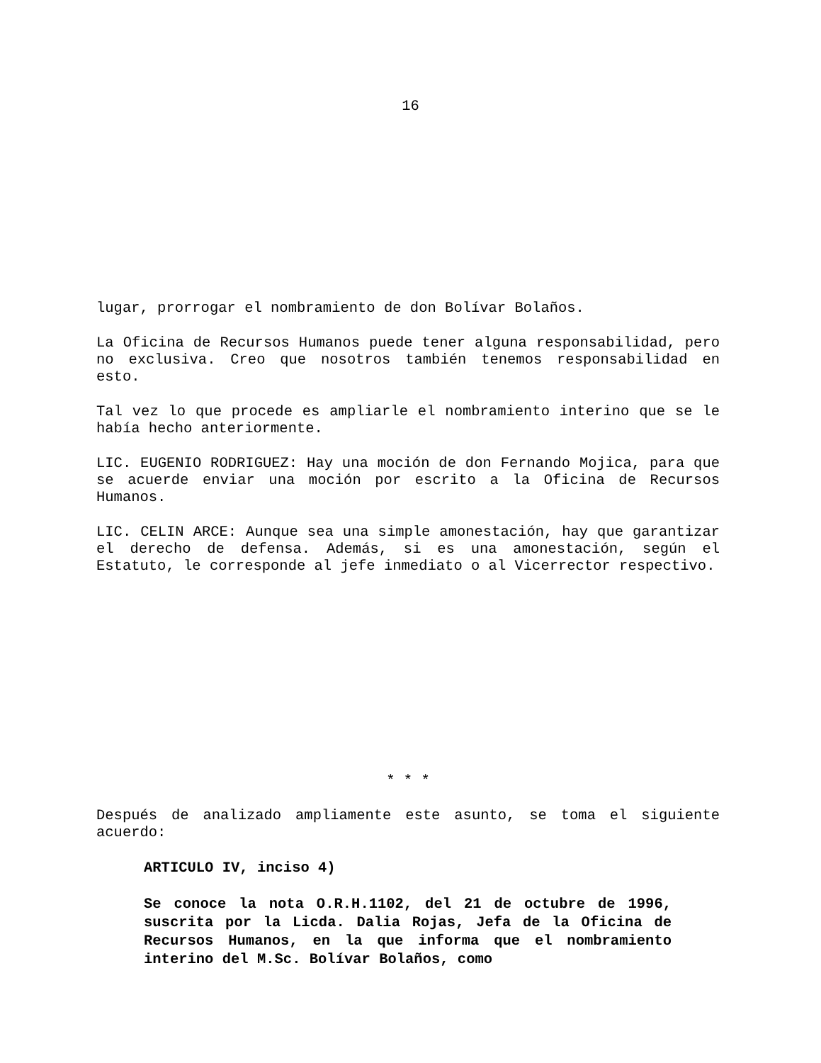16
lugar, prorrogar el nombramiento de don Bolívar Bolaños.
La Oficina de Recursos Humanos puede tener alguna responsabilidad, pero no exclusiva. Creo que nosotros también tenemos responsabilidad en esto.
Tal vez lo que procede es ampliarle el nombramiento interino que se le había hecho anteriormente.
LIC. EUGENIO RODRIGUEZ: Hay una moción de don Fernando Mojica, para que se acuerde enviar una moción por escrito a la Oficina de Recursos Humanos.
LIC. CELIN ARCE: Aunque sea una simple amonestación, hay que garantizar el derecho de defensa. Además, si es una amonestación, según el Estatuto, le corresponde al jefe inmediato o al Vicerrector respectivo.
* * *
Después de analizado ampliamente este asunto, se toma el siguiente acuerdo:
ARTICULO IV, inciso 4)
Se conoce la nota O.R.H.1102, del 21 de octubre de 1996, suscrita por la Licda. Dalia Rojas, Jefa de la Oficina de Recursos Humanos, en la que informa que el nombramiento interino del M.Sc. Bolívar Bolaños, como